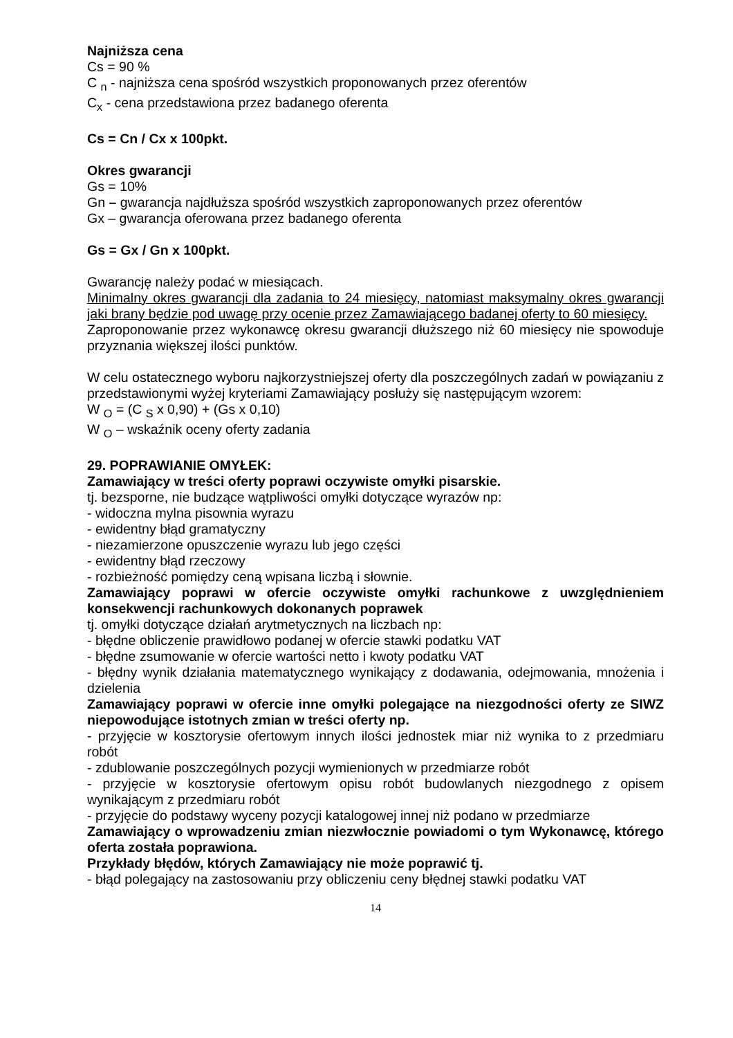Najniższa cena
Cs = 90 %
C <sub>n</sub> - najniższa cena spośród wszystkich proponowanych przez oferentów
C<sub>x</sub> - cena przedstawiona przez badanego oferenta
Cs = Cn / Cx x 100pkt.
Okres gwarancji
Gs = 10%
Gn – gwarancja najdłuższa spośród wszystkich zaproponowanych przez oferentów
Gx – gwarancja oferowana przez badanego oferenta
Gs = Gx / Gn x 100pkt.
Gwarancję należy podać w miesiącach.
Minimalny okres gwarancji dla zadania to 24 miesięcy, natomiast maksymalny okres gwarancji jaki brany będzie pod uwagę przy ocenie przez Zamawiającego badanej oferty to 60 miesięcy.
Zaproponowanie przez wykonawcę okresu gwarancji dłuższego niż 60 miesięcy nie spowoduje przyznania większej ilości punktów.
W celu ostatecznego wyboru najkorzystniejszej oferty dla poszczególnych zadań w powiązaniu z przedstawionymi wyżej kryteriami Zamawiający posłuży się następującym wzorem:
W <sub>O</sub> = (C <sub>S</sub> x 0,90) + (Gs x 0,10)
W <sub>O</sub> – wskaźnik oceny oferty zadania
29. POPRAWIANIE OMYŁEK:
Zamawiający w treści oferty poprawi oczywiste omyłki pisarskie.
tj. bezsporne, nie budzące wątpliwości omyłki dotyczące wyrazów np:
- widoczna mylna pisownia wyrazu
- ewidentny błąd gramatyczny
- niezamierzone opuszczenie wyrazu lub jego części
- ewidentny błąd rzeczowy
- rozbieżność pomiędzy ceną wpisana liczbą i słownie.
Zamawiający poprawi w ofercie oczywiste omyłki rachunkowe z uwzględnieniem konsekwencji rachunkowych dokonanych poprawek
tj. omyłki dotyczące działań arytmetycznych na liczbach np:
- błędne obliczenie prawidłowo podanej w ofercie stawki podatku VAT
- błędne zsumowanie w ofercie wartości netto i kwoty podatku VAT
- błędny wynik działania matematycznego wynikający z dodawania, odejmowania, mnożenia i dzielenia
Zamawiający poprawi w ofercie inne omyłki polegające na niezgodności oferty ze SIWZ niepowodujące istotnych zmian w treści oferty np.
- przyjęcie w kosztorysie ofertowym innych ilości jednostek miar niż wynika to z przedmiaru robót
- zdublowanie poszczególnych pozycji wymienionych w przedmiarze robót
- przyjęcie w kosztorysie ofertowym opisu robót budowlanych niezgodnego z opisem wynikającym z przedmiaru robót
- przyjęcie do podstawy wyceny pozycji katalogowej innej niż podano w przedmiarze
Zamawiający o wprowadzeniu zmian niezwłocznie powiadomi o tym Wykonawcę, którego oferta została poprawiona.
Przykłady błędów, których Zamawiający nie może poprawić tj.
- błąd polegający na zastosowaniu przy obliczeniu ceny błędnej stawki podatku VAT
14